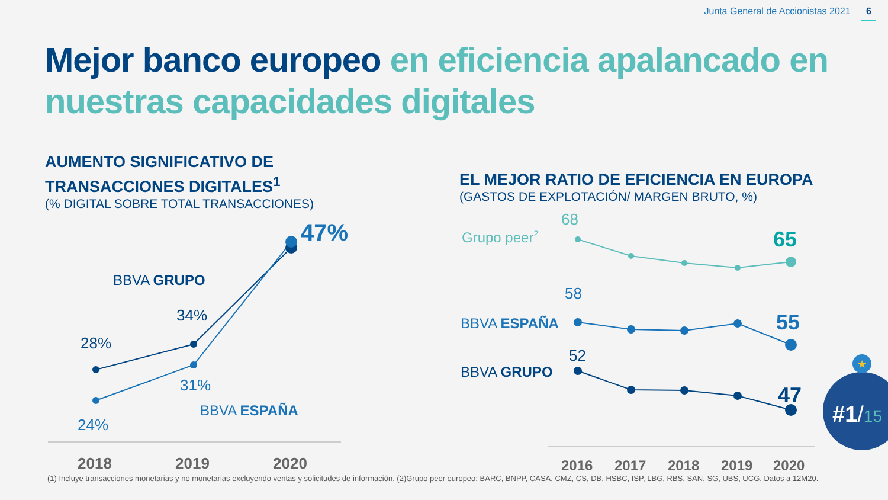Junta General de Accionistas 2021 6
Mejor banco europeo en eficiencia apalancado en nuestras capacidades digitales
AUMENTO SIGNIFICATIVO DE TRANSACCIONES DIGITALES<sup>1</sup>
(% DIGITAL SOBRE TOTAL TRANSACCIONES)
47%
BBVA GRUPO
34%
28%
31%
BBVA ESPAÑA
24%
2018
2019
2020
EL MEJOR RATIO DE EFICIENCIA EN EUROPA
(GASTOS DE EXPLOTACIÓN/ MARGEN BRUTO, %)
Grupo peer2
68
65
58
BBVA ESPAÑA
55
52
BBVA GRUPO
47
2016
2017
2018
2019
2020
★
#1/15
(1) Incluye transacciones monetarias y no monetarias excluyendo ventas y solicitudes de información. (2)Grupo peer europeo: BARC, BNPP, CASA, CMZ, CS, DB, HSBC, ISP, LBG, RBS, SAN, SG, UBS, UCG. Datos a 12M20.